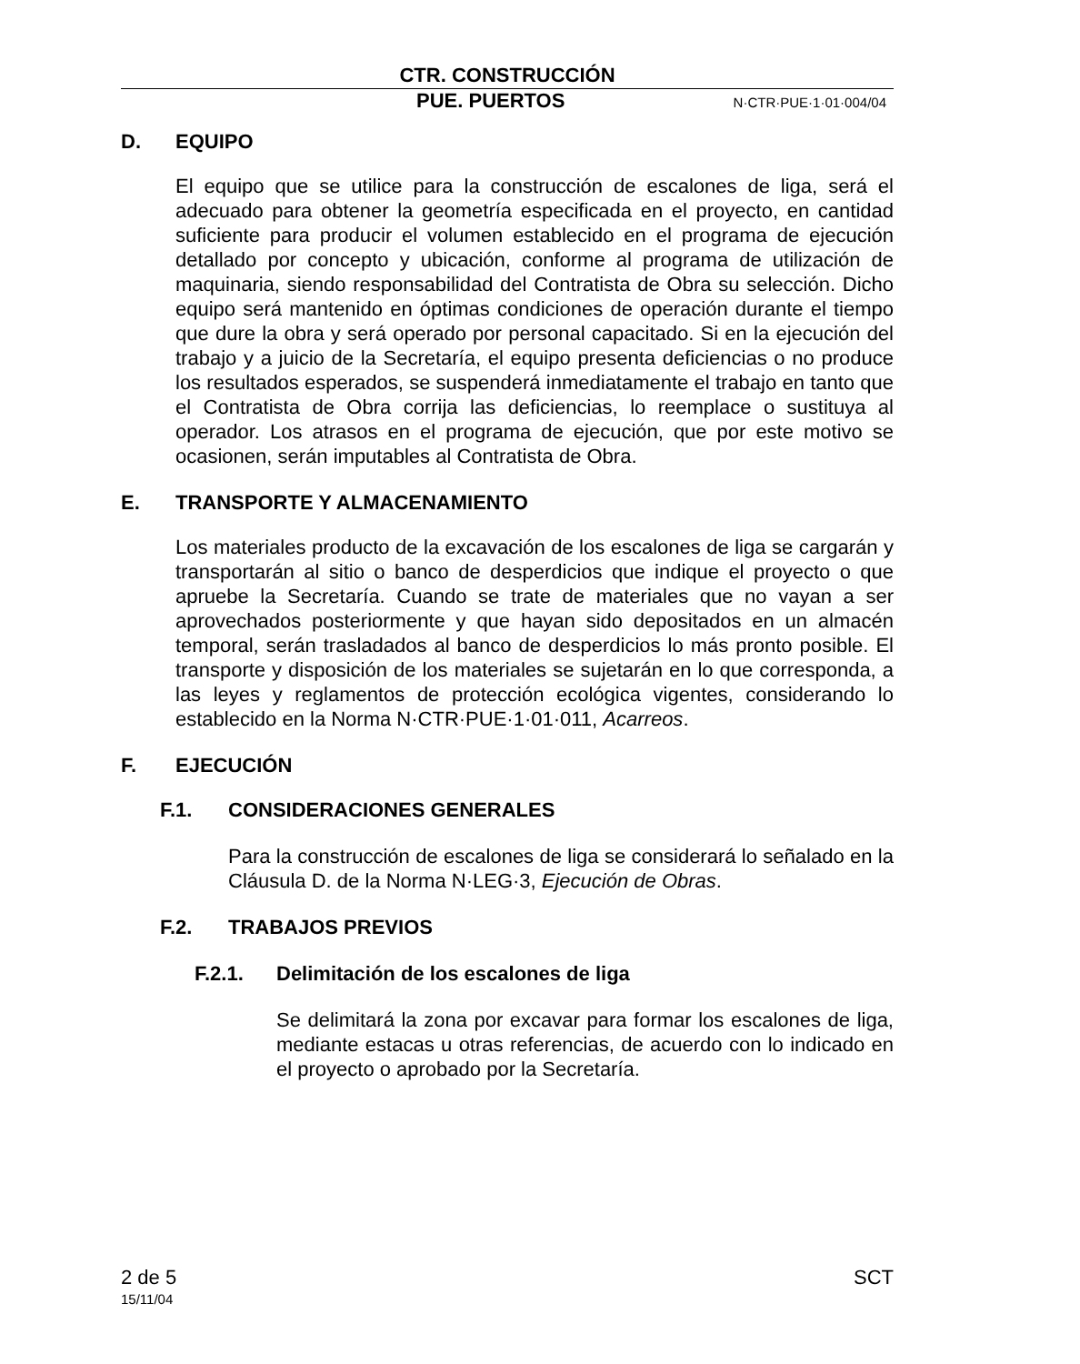CTR. CONSTRUCCIÓN
PUE. PUERTOS N·CTR·PUE·1·01·004/04
D. EQUIPO
El equipo que se utilice para la construcción de escalones de liga, será el adecuado para obtener la geometría especificada en el proyecto, en cantidad suficiente para producir el volumen establecido en el programa de ejecución detallado por concepto y ubicación, conforme al programa de utilización de maquinaria, siendo responsabilidad del Contratista de Obra su selección. Dicho equipo será mantenido en óptimas condiciones de operación durante el tiempo que dure la obra y será operado por personal capacitado. Si en la ejecución del trabajo y a juicio de la Secretaría, el equipo presenta deficiencias o no produce los resultados esperados, se suspenderá inmediatamente el trabajo en tanto que el Contratista de Obra corrija las deficiencias, lo reemplace o sustituya al operador. Los atrasos en el programa de ejecución, que por este motivo se ocasionen, serán imputables al Contratista de Obra.
E. TRANSPORTE Y ALMACENAMIENTO
Los materiales producto de la excavación de los escalones de liga se cargarán y transportarán al sitio o banco de desperdicios que indique el proyecto o que apruebe la Secretaría. Cuando se trate de materiales que no vayan a ser aprovechados posteriormente y que hayan sido depositados en un almacén temporal, serán trasladados al banco de desperdicios lo más pronto posible. El transporte y disposición de los materiales se sujetarán en lo que corresponda, a las leyes y reglamentos de protección ecológica vigentes, considerando lo establecido en la Norma N·CTR·PUE·1·01·011, Acarreos.
F. EJECUCIÓN
F.1. CONSIDERACIONES GENERALES
Para la construcción de escalones de liga se considerará lo señalado en la Cláusula D. de la Norma N·LEG·3, Ejecución de Obras.
F.2. TRABAJOS PREVIOS
F.2.1. Delimitación de los escalones de liga
Se delimitará la zona por excavar para formar los escalones de liga, mediante estacas u otras referencias, de acuerdo con lo indicado en el proyecto o aprobado por la Secretaría.
2 de 5 SCT
15/11/04